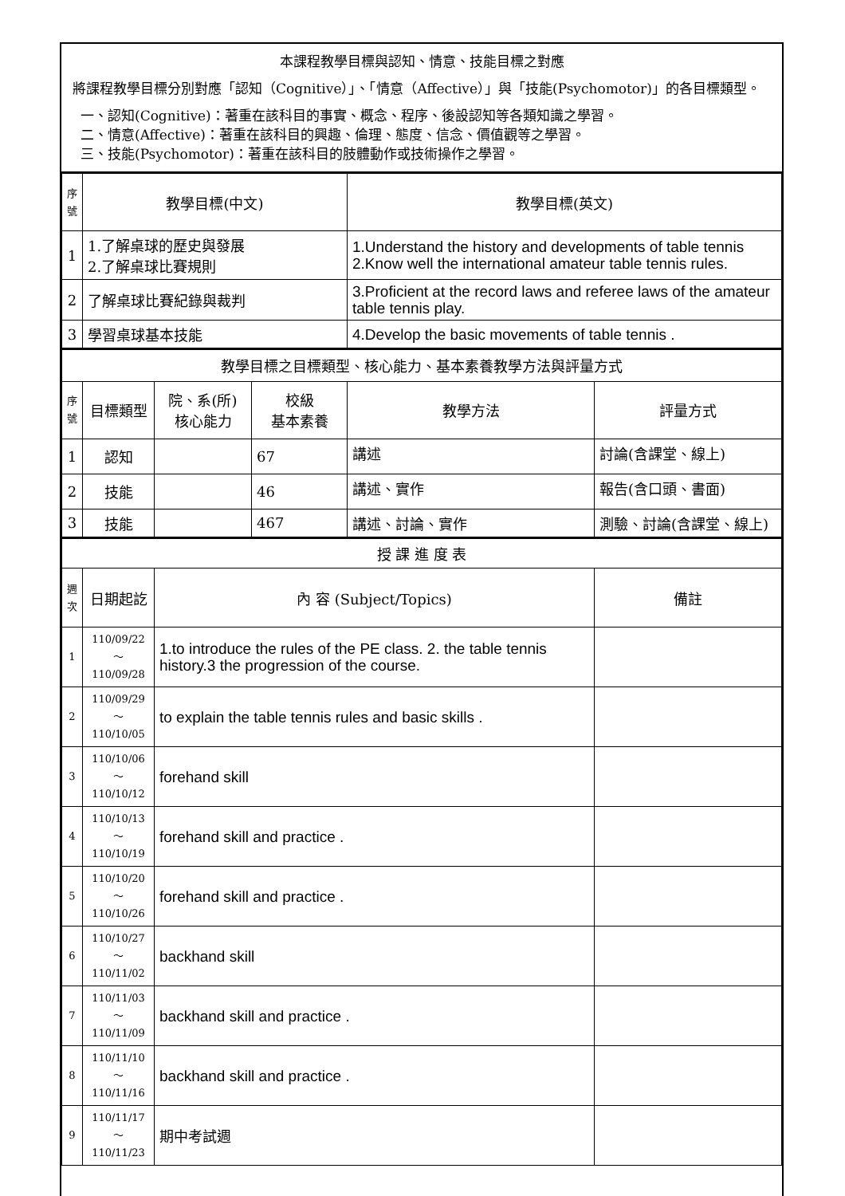本課程教學目標與認知、情意、技能目標之對應
將課程教學目標分別對應「認知（Cognitive）」、「情意（Affective）」與「技能(Psychomotor)」的各目標類型。
一、認知(Cognitive)：著重在該科目的事實、概念、程序、後設認知等各類知識之學習。
二、情意(Affective)：著重在該科目的興趣、倫理、態度、信念、價值觀等之學習。
三、技能(Psychomotor)：著重在該科目的肢體動作或技術操作之學習。
| 序號 | 教學目標(中文) | 教學目標(英文) |
| 1 | 1.了解桌球的歷史與發展 2.了解桌球比賽規則 | 1.Understand the history and developments of table tennis 2.Know well the international amateur table tennis rules. |
| 2 | 了解桌球比賽紀錄與裁判 | 3.Proficient at the record laws and referee laws of the amateur table tennis play. |
| 3 | 學習桌球基本技能 | 4.Develop the basic movements of table tennis . |
| 教學目標之目標類型、核心能力、基本素養教學方法與評量方式 | | | | | |
| 序號 | 目標類型 | 院、系(所) 核心能力 | 校級 基本素養 | 教學方法 | 評量方式 |
| 1 | 認知 | | 67 | 講述 | 討論(含課堂、線上) |
| 2 | 技能 | | 46 | 講述、實作 | 報告(含口頭、書面) |
| 3 | 技能 | | 467 | 講述、討論、實作 | 測驗、討論(含課堂、線上) |
| 授 課 進 度 表 | | | |
| 週次 | 日期起訖 | 內 容 (Subject/Topics) | 備註 |
| 1 | 110/09/22～ 110/09/28 | 1.to introduce the rules of the PE class. 2. the table tennis history.3 the progression of the course. | |
| 2 | 110/09/29～ 110/10/05 | to explain the table tennis rules and basic skills . | |
| 3 | 110/10/06～ 110/10/12 | forehand skill | |
| 4 | 110/10/13～ 110/10/19 | forehand skill and practice . | |
| 5 | 110/10/20～ 110/10/26 | forehand skill and practice . | |
| 6 | 110/10/27～ 110/11/02 | backhand skill | |
| 7 | 110/11/03～ 110/11/09 | backhand skill and practice . | |
| 8 | 110/11/10～ 110/11/16 | backhand skill and practice . | |
| 9 | 110/11/17～ 110/11/23 | 期中考試週 | |